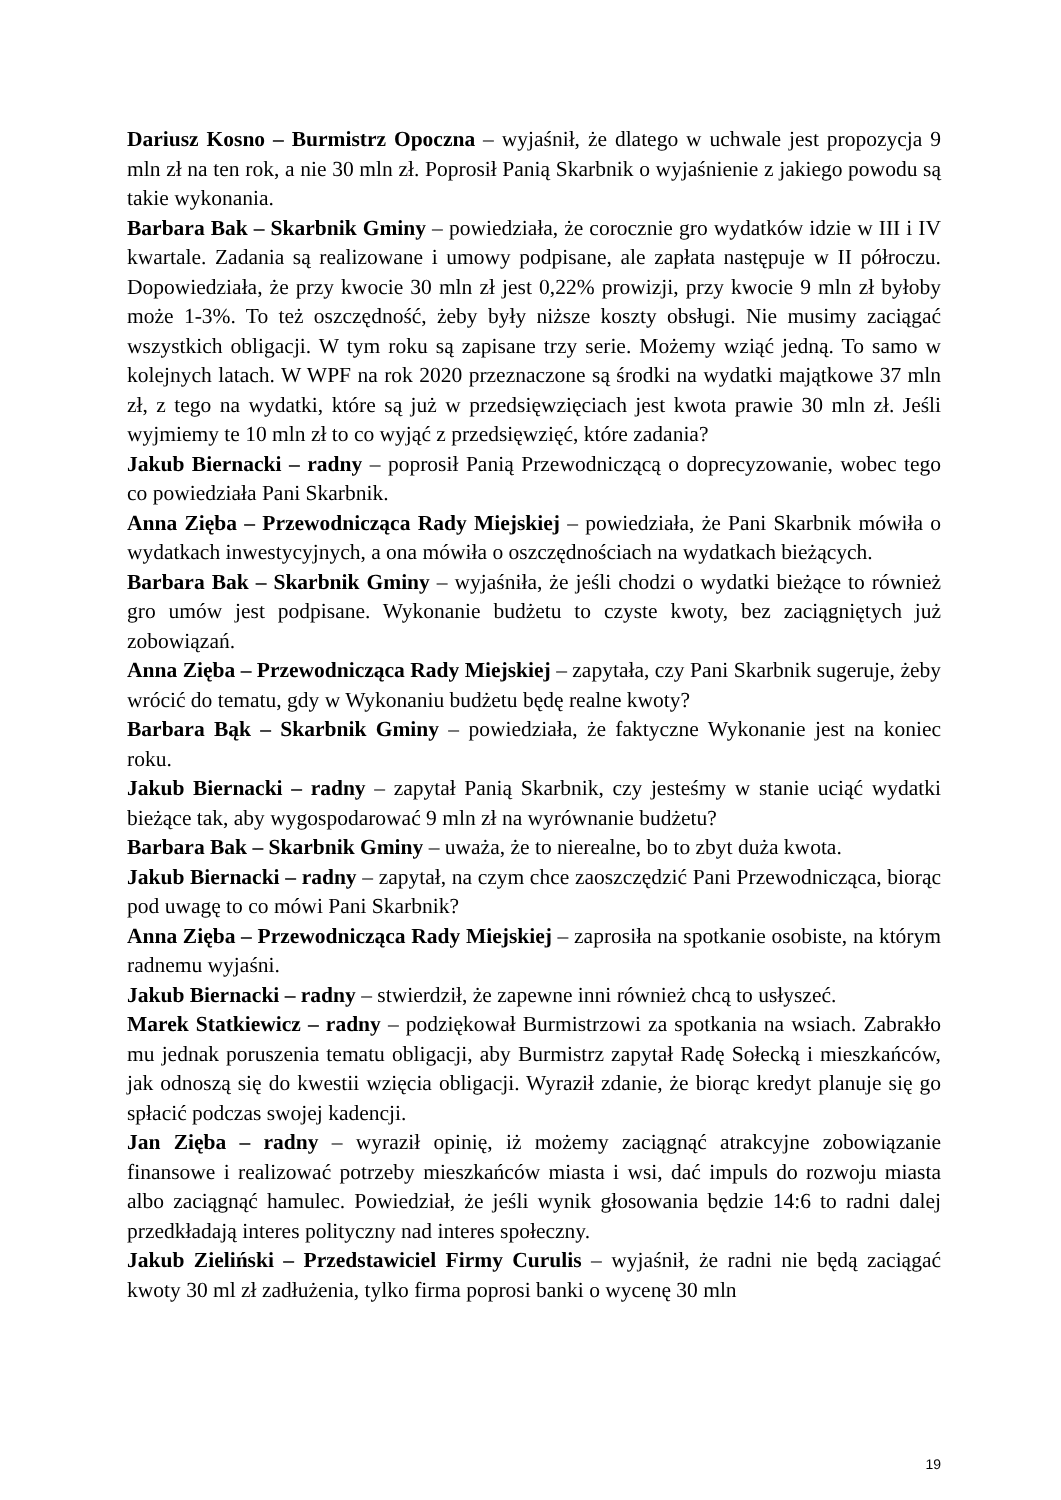Dariusz Kosno – Burmistrz Opoczna – wyjaśnił, że dlatego w uchwale jest propozycja 9 mln zł na ten rok, a nie 30 mln zł. Poprosił Panią Skarbnik o wyjaśnienie z jakiego powodu są takie wykonania.
Barbara Bak – Skarbnik Gminy – powiedziała, że corocznie gro wydatków idzie w III i IV kwartale. Zadania są realizowane i umowy podpisane, ale zapłata następuje w II półroczu. Dopowiedziała, że przy kwocie 30 mln zł jest 0,22% prowizji, przy kwocie 9 mln zł byłoby może 1-3%. To też oszczędność, żeby były niższe koszty obsługi. Nie musimy zaciągać wszystkich obligacji. W tym roku są zapisane trzy serie. Możemy wziąć jedną. To samo w kolejnych latach. W WPF na rok 2020 przeznaczone są środki na wydatki majątkowe 37 mln zł, z tego na wydatki, które są już w przedsięwzięciach jest kwota prawie 30 mln zł. Jeśli wyjmiemy te 10 mln zł to co wyjąć z przedsięwzięć, które zadania?
Jakub Biernacki – radny – poprosił Panią Przewodniczącą o doprecyzowanie, wobec tego co powiedziała Pani Skarbnik.
Anna Zięba – Przewodnicząca Rady Miejskiej – powiedziała, że Pani Skarbnik mówiła o wydatkach inwestycyjnych, a ona mówiła o oszczędnościach na wydatkach bieżących.
Barbara Bak – Skarbnik Gminy – wyjaśniła, że jeśli chodzi o wydatki bieżące to również gro umów jest podpisane. Wykonanie budżetu to czyste kwoty, bez zaciągniętych już zobowiązań.
Anna Zięba – Przewodnicząca Rady Miejskiej – zapytała, czy Pani Skarbnik sugeruje, żeby wrócić do tematu, gdy w Wykonaniu budżetu będę realne kwoty?
Barbara Bąk – Skarbnik Gminy – powiedziała, że faktyczne Wykonanie jest na koniec roku.
Jakub Biernacki – radny – zapytał Panią Skarbnik, czy jesteśmy w stanie uciąć wydatki bieżące tak, aby wygospodarować 9 mln zł na wyrównanie budżetu?
Barbara Bak – Skarbnik Gminy – uważa, że to nierealne, bo to zbyt duża kwota.
Jakub Biernacki – radny – zapytał, na czym chce zaoszczędzić Pani Przewodnicząca, biorąc pod uwagę to co mówi Pani Skarbnik?
Anna Zięba – Przewodnicząca Rady Miejskiej – zaprosiła na spotkanie osobiste, na którym radnemu wyjaśni.
Jakub Biernacki – radny – stwierdził, że zapewne inni również chcą to usłyszeć.
Marek Statkiewicz – radny – podziękował Burmistrzowi za spotkania na wsiach. Zabrakło mu jednak poruszenia tematu obligacji, aby Burmistrz zapytał Radę Sołecką i mieszkańców, jak odnoszą się do kwestii wzięcia obligacji. Wyraził zdanie, że biorąc kredyt planuje się go spłacić podczas swojej kadencji.
Jan Zięba – radny – wyraził opinię, iż możemy zaciągnąć atrakcyjne zobowiązanie finansowe i realizować potrzeby mieszkańców miasta i wsi, dać impuls do rozwoju miasta albo zaciągnąć hamulec. Powiedział, że jeśli wynik głosowania będzie 14:6 to radni dalej przedkładają interes polityczny nad interes społeczny.
Jakub Zieliński – Przedstawiciel Firmy Curulis – wyjaśnił, że radni nie będą zaciągać kwoty 30 ml zł zadłużenia, tylko firma poprosi banki o wycenę 30 mln
19